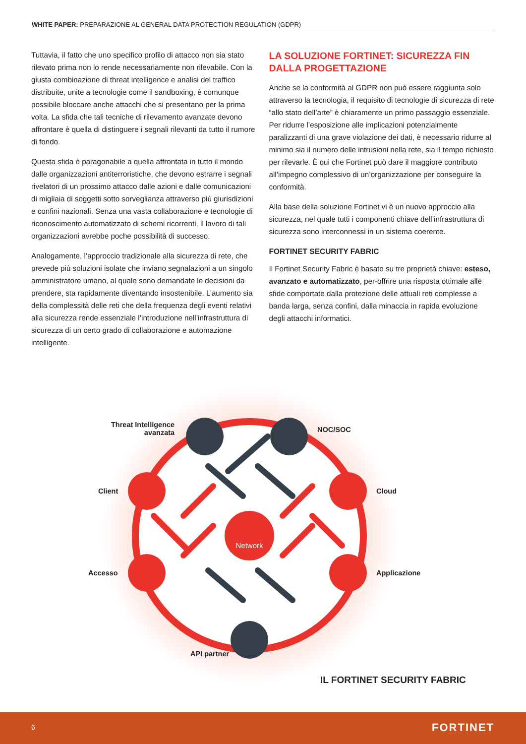WHITE PAPER: PREPARAZIONE AL GENERAL DATA PROTECTION REGULATION (GDPR)
Tuttavia, il fatto che uno specifico profilo di attacco non sia stato rilevato prima non lo rende necessariamente non rilevabile. Con la giusta combinazione di threat intelligence e analisi del traffico distribuite, unite a tecnologie come il sandboxing, è comunque possibile bloccare anche attacchi che si presentano per la prima volta. La sfida che tali tecniche di rilevamento avanzate devono affrontare è quella di distinguere i segnali rilevanti da tutto il rumore di fondo.
Questa sfida è paragonabile a quella affrontata in tutto il mondo dalle organizzazioni antiterroristiche, che devono estrarre i segnali rivelatori di un prossimo attacco dalle azioni e dalle comunicazioni di migliaia di soggetti sotto sorveglianza attraverso più giurisdizioni e confini nazionali. Senza una vasta collaborazione e tecnologie di riconoscimento automatizzato di schemi ricorrenti, il lavoro di tali organizzazioni avrebbe poche possibilità di successo.
Analogamente, l’approccio tradizionale alla sicurezza di rete, che prevede più soluzioni isolate che inviano segnalazioni a un singolo amministratore umano, al quale sono demandate le decisioni da prendere, sta rapidamente diventando insostenibile. L’aumento sia della complessità delle reti che della frequenza degli eventi relativi alla sicurezza rende essenziale l’introduzione nell’infrastruttura di sicurezza di un certo grado di collaborazione e automazione intelligente.
LA SOLUZIONE FORTINET: SICUREZZA FIN DALLA PROGETTAZIONE
Anche se la conformità al GDPR non può essere raggiunta solo attraverso la tecnologia, il requisito di tecnologie di sicurezza di rete “allo stato dell’arte” è chiaramente un primo passaggio essenziale. Per ridurre l’esposizione alle implicazioni potenzialmente paralizzanti di una grave violazione dei dati, è necessario ridurre al minimo sia il numero delle intrusioni nella rete, sia il tempo richiesto per rilevarle. È qui che Fortinet può dare il maggiore contributo all’impegno complessivo di un’organizzazione per conseguire la conformità.
Alla base della soluzione Fortinet vi è un nuovo approccio alla sicurezza, nel quale tutti i componenti chiave dell’infrastruttura di sicurezza sono interconnessi in un sistema coerente.
FORTINET SECURITY FABRIC
Il Fortinet Security Fabric è basato su tre proprietà chiave: esteso, avanzato e automatizzato, per-offrire una risposta ottimale alle sfide comportate dalla protezione delle attuali reti complesse a banda larga, senza confini, dalla minaccia in rapida evoluzione degli attacchi informatici.
Network
Threat Intelligence
avanzata
NOC/SOC
Client Cloud
Accesso Applicazione
API partner
IL FORTINET SECURITY FABRIC
6 FORTINET